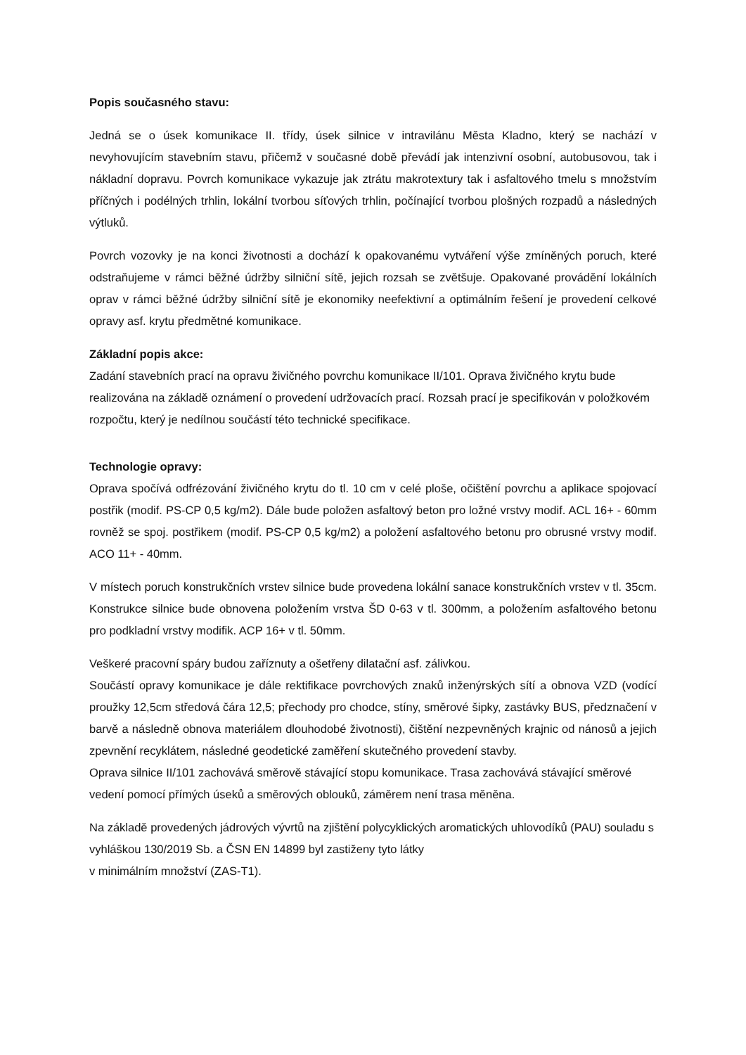Popis současného stavu:
Jedná se o úsek komunikace II. třídy, úsek silnice v intravilánu Města Kladno, který se nachází v nevyhovujícím stavebním stavu, přičemž v současné době převádí jak intenzivní osobní, autobusovou, tak i nákladní dopravu. Povrch komunikace vykazuje jak ztrátu makrotextury tak i asfaltového tmelu s množstvím příčných i podélných trhlin, lokální tvorbou síťových trhlin, počínající tvorbou plošných rozpadů a následných výtluků.
Povrch vozovky je na konci životnosti a dochází k opakovanému vytváření výše zmíněných poruch, které odstraňujeme v rámci běžné údržby silniční sítě, jejich rozsah se zvětšuje. Opakované provádění lokálních oprav v rámci běžné údržby silniční sítě je ekonomiky neefektivní a optimálním řešení je provedení celkové opravy asf. krytu předmětné komunikace.
Základní popis akce:
Zadání stavebních prací na opravu živičného povrchu komunikace II/101. Oprava živičného krytu bude realizována na základě oznámení o provedení udržovacích prací. Rozsah prací je specifikován v položkovém rozpočtu, který je nedílnou součástí této technické specifikace.
Technologie opravy:
Oprava spočívá odfrézování živičného krytu do tl. 10 cm v celé ploše, očištění povrchu a aplikace spojovací postřik (modif. PS-CP 0,5 kg/m2). Dále bude položen asfaltový beton pro ložné vrstvy modif. ACL 16+ - 60mm rovněž se spoj. postřikem (modif. PS-CP 0,5 kg/m2) a položení asfaltového betonu pro obrusné vrstvy modif. ACO 11+ - 40mm.
V místech poruch konstrukčních vrstev silnice bude provedena lokální sanace konstrukčních vrstev v tl. 35cm. Konstrukce silnice bude obnovena položením vrstva ŠD 0-63 v tl. 300mm, a položením asfaltového betonu pro podkladní vrstvy modifik. ACP 16+ v tl. 50mm.
Veškeré pracovní spáry budou zaříznuty a ošetřeny dilatační asf. zálivkou.
Součástí opravy komunikace je dále rektifikace povrchových znaků inženýrských sítí a obnova VZD (vodící proužky 12,5cm středová čára 12,5; přechody pro chodce, stíny, směrové šipky, zastávky BUS, předznačení v barvě a následně obnova materiálem dlouhodobé životnosti), čištění nezpevněných krajnic od nánosů a jejich zpevnění recyklátem, následné geodetické zaměření skutečného provedení stavby.
Oprava silnice II/101 zachovává směrově stávající stopu komunikace. Trasa zachovává stávající směrové vedení pomocí přímých úseků a směrových oblouků, záměrem není trasa měněna.
Na základě provedených jádrových vývrtů na zjištění polycyklických aromatických uhlovodíků (PAU) souladu s vyhláškou 130/2019 Sb. a ČSN EN 14899 byl zastiženy tyto látky
v minimálním množství (ZAS-T1).